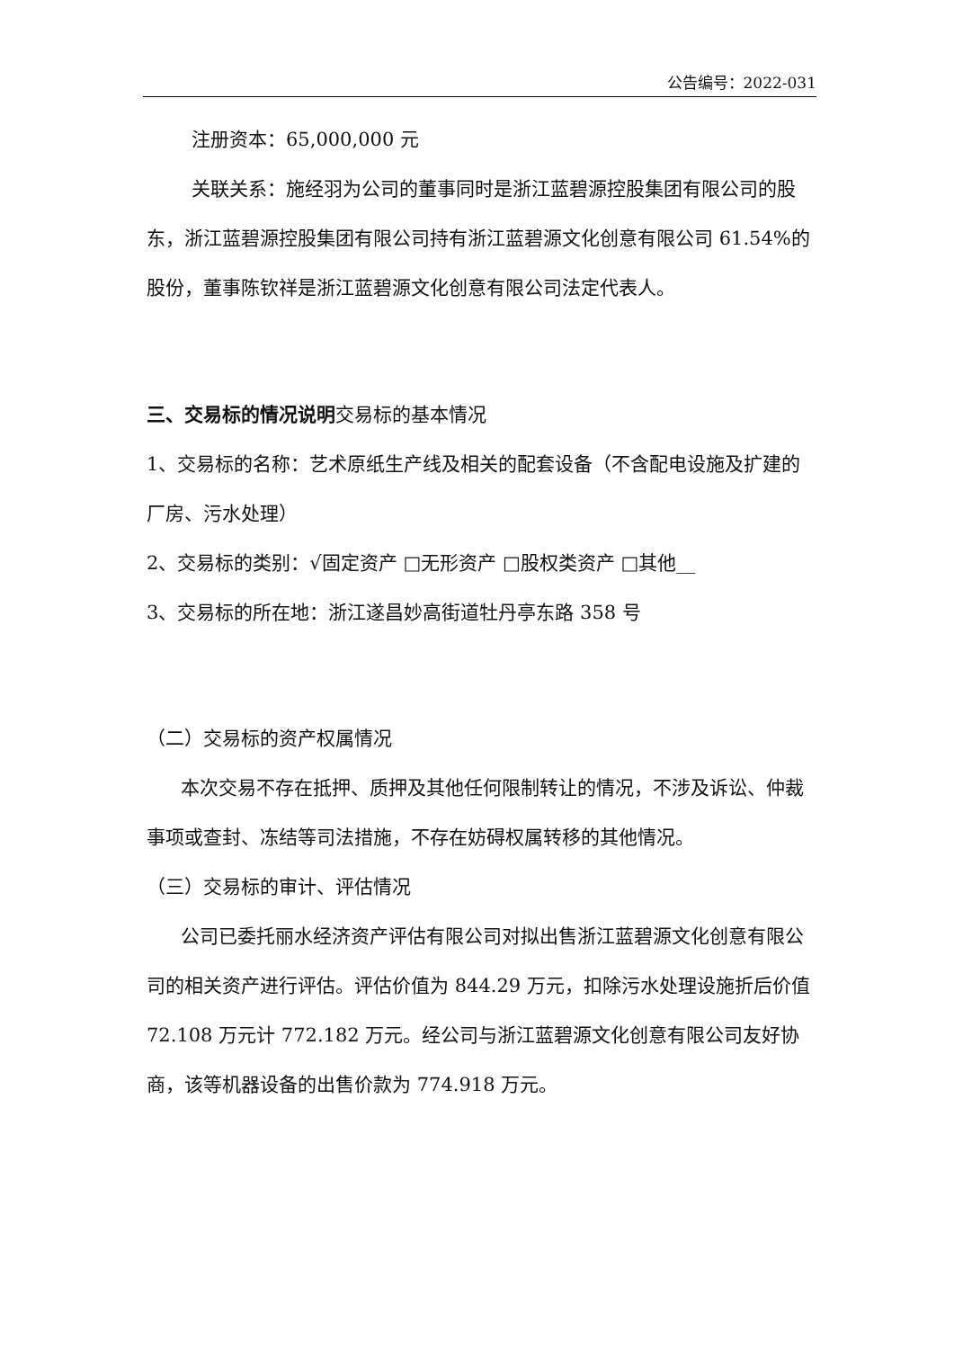公告编号：2022-031
注册资本：65,000,000 元
关联关系：施经羽为公司的董事同时是浙江蓝碧源控股集团有限公司的股东，浙江蓝碧源控股集团有限公司持有浙江蓝碧源文化创意有限公司 61.54%的股份，董事陈钦祥是浙江蓝碧源文化创意有限公司法定代表人。
三、交易标的情况说明交易标的基本情况
1、交易标的名称：艺术原纸生产线及相关的配套设备（不含配电设施及扩建的厂房、污水处理）
2、交易标的类别：√固定资产 □无形资产 □股权类资产 □其他__
3、交易标的所在地：浙江遂昌妙高街道牡丹亭东路 358 号
（二）交易标的资产权属情况
本次交易不存在抵押、质押及其他任何限制转让的情况，不涉及诉讼、仲裁 事项或查封、冻结等司法措施，不存在妨碍权属转移的其他情况。
（三）交易标的审计、评估情况
公司已委托丽水经济资产评估有限公司对拟出售浙江蓝碧源文化创意有限公司的相关资产进行评估。评估价值为 844.29 万元，扣除污水处理设施折后价值 72.108 万元计 772.182 万元。经公司与浙江蓝碧源文化创意有限公司友好协商，该等机器设备的出售价款为 774.918 万元。